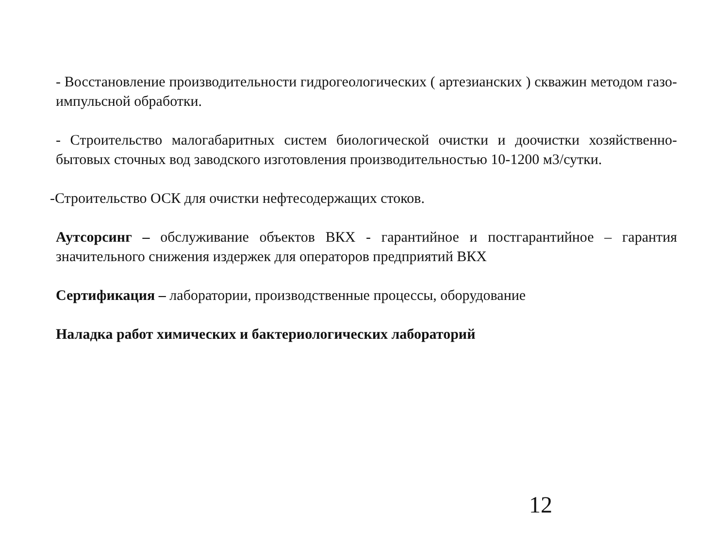- Восстановление производительности гидрогеологических ( артезианских ) скважин методом газо-импульсной обработки.
- Строительство малогабаритных систем биологической очистки и доочистки хозяйственно-бытовых сточных вод заводского изготовления производительностью 10-1200 м3/сутки.
-Строительство ОСК для очистки нефтесодержащих стоков.
Аутсорсинг – обслуживание объектов ВКХ - гарантийное и постгарантийное – гарантия значительного снижения издержек для операторов предприятий ВКХ
Сертификация – лаборатории, производственные процессы, оборудование
Наладка работ химических и бактериологических лабораторий
12